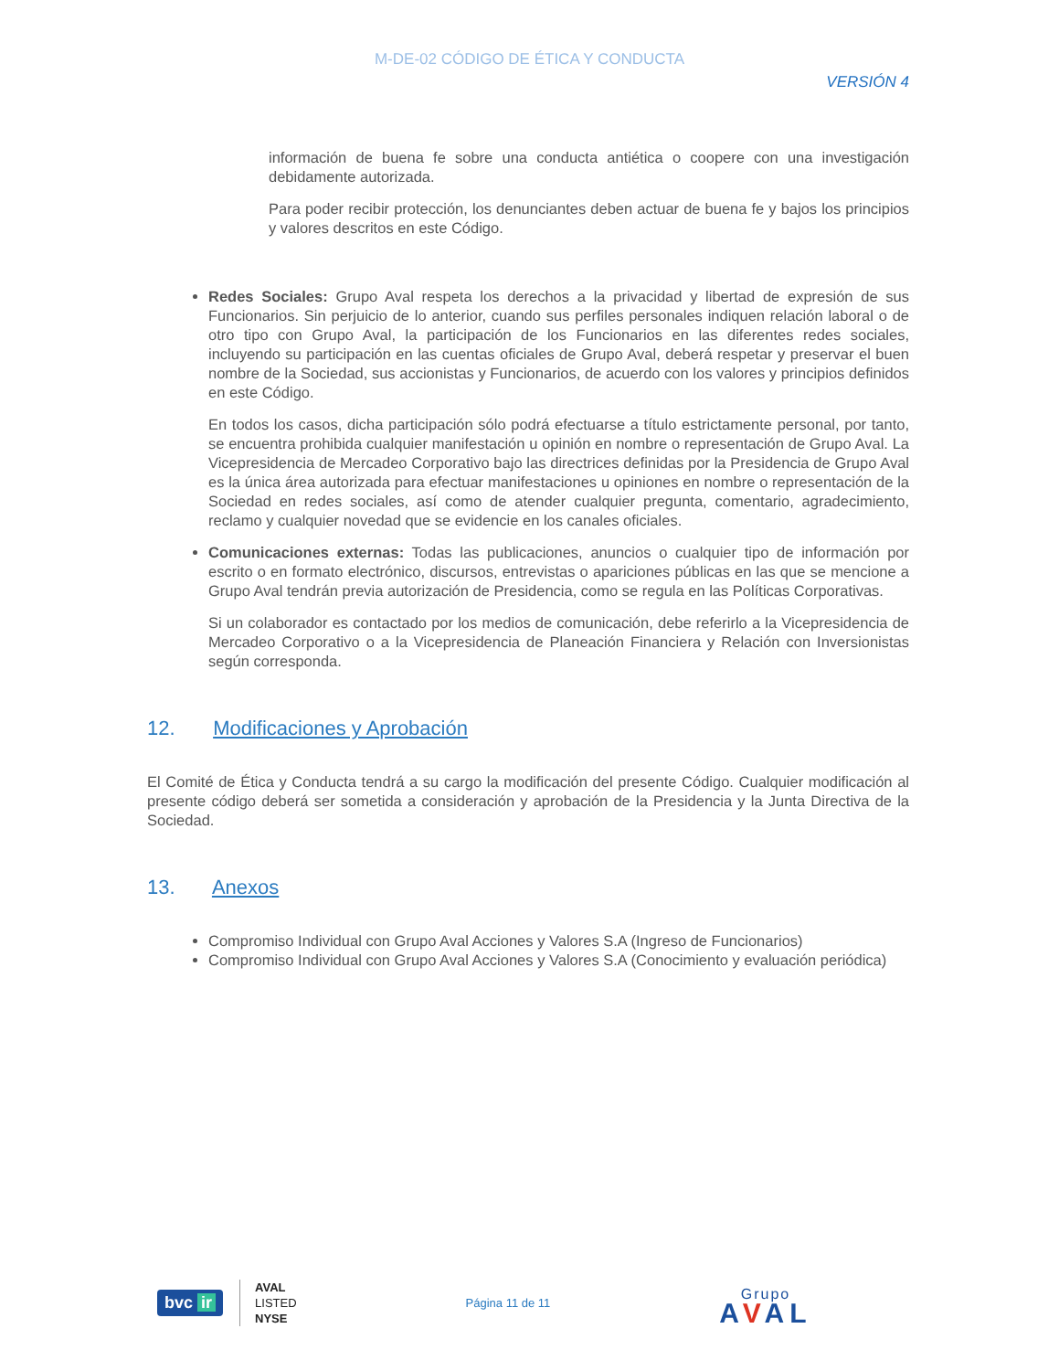M-DE-02 CÓDIGO DE ÉTICA Y CONDUCTA
VERSIÓN 4
información de buena fe sobre una conducta antiética o coopere con una investigación debidamente autorizada.
Para poder recibir protección, los denunciantes deben actuar de buena fe y bajos los principios y valores descritos en este Código.
Redes Sociales: Grupo Aval respeta los derechos a la privacidad y libertad de expresión de sus Funcionarios. Sin perjuicio de lo anterior, cuando sus perfiles personales indiquen relación laboral o de otro tipo con Grupo Aval, la participación de los Funcionarios en las diferentes redes sociales, incluyendo su participación en las cuentas oficiales de Grupo Aval, deberá respetar y preservar el buen nombre de la Sociedad, sus accionistas y Funcionarios, de acuerdo con los valores y principios definidos en este Código.
En todos los casos, dicha participación sólo podrá efectuarse a título estrictamente personal, por tanto, se encuentra prohibida cualquier manifestación u opinión en nombre o representación de Grupo Aval. La Vicepresidencia de Mercadeo Corporativo bajo las directrices definidas por la Presidencia de Grupo Aval es la única área autorizada para efectuar manifestaciones u opiniones en nombre o representación de la Sociedad en redes sociales, así como de atender cualquier pregunta, comentario, agradecimiento, reclamo y cualquier novedad que se evidencie en los canales oficiales.
Comunicaciones externas: Todas las publicaciones, anuncios o cualquier tipo de información por escrito o en formato electrónico, discursos, entrevistas o apariciones públicas en las que se mencione a Grupo Aval tendrán previa autorización de Presidencia, como se regula en las Políticas Corporativas.
Si un colaborador es contactado por los medios de comunicación, debe referirlo a la Vicepresidencia de Mercadeo Corporativo o a la Vicepresidencia de Planeación Financiera y Relación con Inversionistas según corresponda.
12. Modificaciones y Aprobación
El Comité de Ética y Conducta tendrá a su cargo la modificación del presente Código. Cualquier modificación al presente código deberá ser sometida a consideración y aprobación de la Presidencia y la Junta Directiva de la Sociedad.
13. Anexos
Compromiso Individual con Grupo Aval Acciones y Valores S.A (Ingreso de Funcionarios)
Compromiso Individual con Grupo Aval Acciones y Valores S.A (Conocimiento y evaluación periódica)
bvc ir
AVAL
LISTED
NYSE
Página 11 de 11
Grupo
AVAL